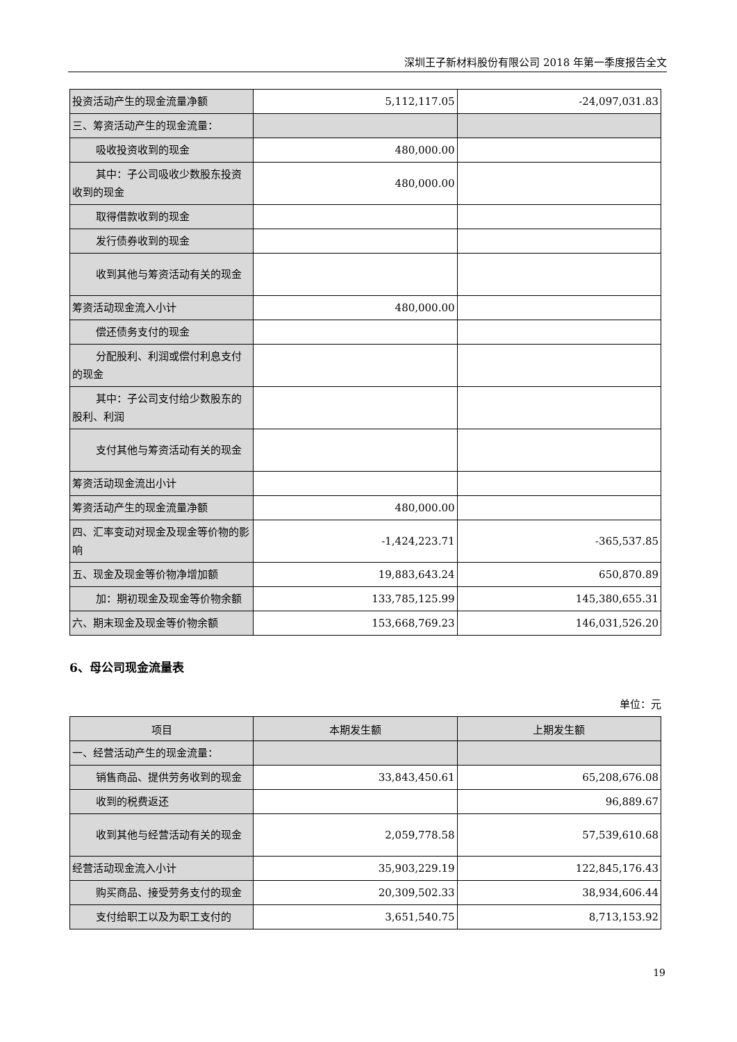深圳王子新材料股份有限公司 2018 年第一季度报告全文
| 投资活动产生的现金流量净额 | 5,112,117.05 | -24,097,031.83 |
| 三、筹资活动产生的现金流量： | | |
| 吸收投资收到的现金 | 480,000.00 | |
| 其中：子公司吸收少数股东投资收到的现金 | 480,000.00 | |
| 取得借款收到的现金 | | |
| 发行债券收到的现金 | | |
| 收到其他与筹资活动有关的现金 | | |
| 筹资活动现金流入小计 | 480,000.00 | |
| 偿还债务支付的现金 | | |
| 分配股利、利润或偿付利息支付的现金 | | |
| 其中：子公司支付给少数股东的股利、利润 | | |
| 支付其他与筹资活动有关的现金 | | |
| 筹资活动现金流出小计 | | |
| 筹资活动产生的现金流量净额 | 480,000.00 | |
| 四、汇率变动对现金及现金等价物的影响 | -1,424,223.71 | -365,537.85 |
| 五、现金及现金等价物净增加额 | 19,883,643.24 | 650,870.89 |
| 加：期初现金及现金等价物余额 | 133,785,125.99 | 145,380,655.31 |
| 六、期末现金及现金等价物余额 | 153,668,769.23 | 146,031,526.20 |
6、母公司现金流量表
单位：元
| 项目 | 本期发生额 | 上期发生额 |
| --- | --- | --- |
| 一、经营活动产生的现金流量： | | |
| 销售商品、提供劳务收到的现金 | 33,843,450.61 | 65,208,676.08 |
| 收到的税费返还 | | 96,889.67 |
| 收到其他与经营活动有关的现金 | 2,059,778.58 | 57,539,610.68 |
| 经营活动现金流入小计 | 35,903,229.19 | 122,845,176.43 |
| 购买商品、接受劳务支付的现金 | 20,309,502.33 | 38,934,606.44 |
| 支付给职工以及为职工支付的 | 3,651,540.75 | 8,713,153.92 |
19